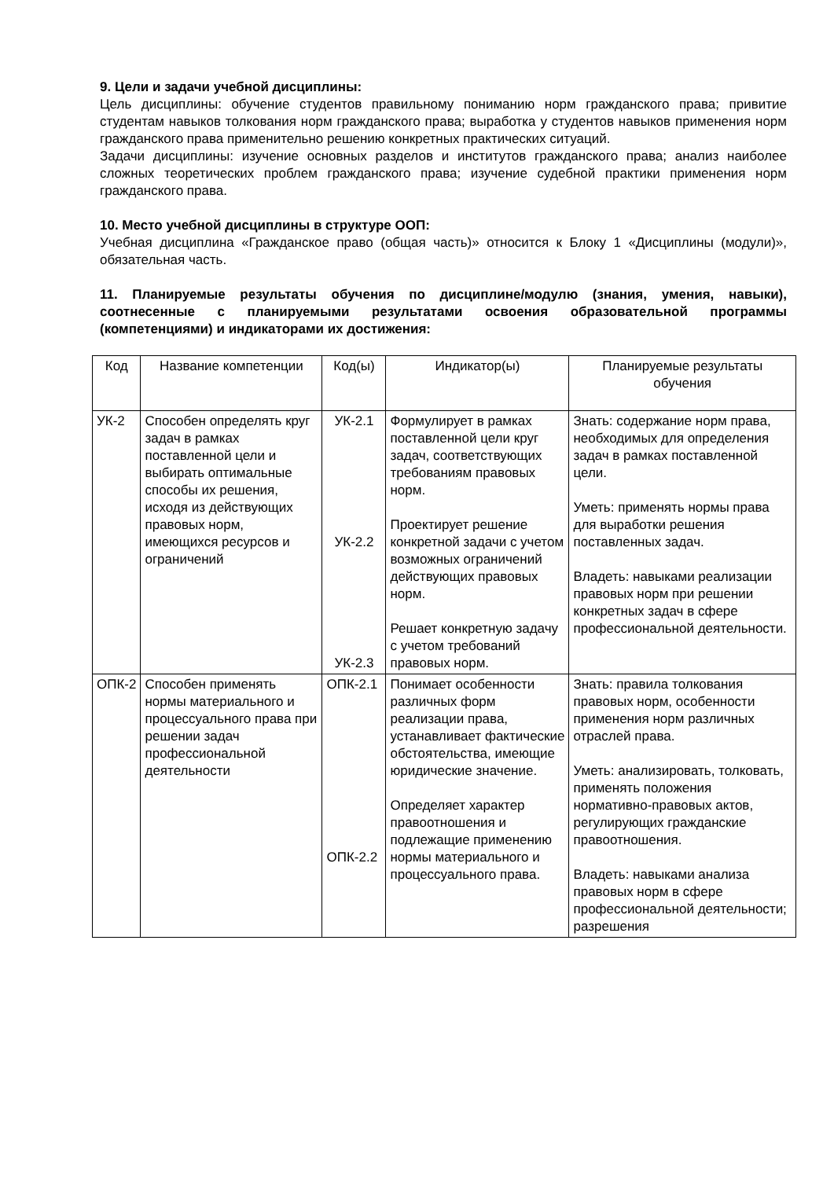9. Цели и задачи учебной дисциплины:
Цель дисциплины: обучение студентов правильному пониманию норм гражданского права; привитие студентам навыков толкования норм гражданского права; выработка у студентов навыков применения норм гражданского права применительно решению конкретных практических ситуаций.
Задачи дисциплины: изучение основных разделов и институтов гражданского права; анализ наиболее сложных теоретических проблем гражданского права; изучение судебной практики применения норм гражданского права.
10. Место учебной дисциплины в структуре ООП:
Учебная дисциплина «Гражданское право (общая часть)» относится к Блоку 1 «Дисциплины (модули)», обязательная часть.
11. Планируемые результаты обучения по дисциплине/модулю (знания, умения, навыки), соотнесенные с планируемыми результатами освоения образовательной программы (компетенциями) и индикаторами их достижения:
| Код | Название компетенции | Код(ы) | Индикатор(ы) | Планируемые результаты обучения |
| УК-2 | Способен определять круг задач в рамках поставленной цели и выбирать оптимальные способы их решения, исходя из действующих правовых норм, имеющихся ресурсов и ограничений | УК-2.1 УК-2.2 УК-2.3 | Формулирует в рамках поставленной цели круг задач, соответствующих требованиям правовых норм. Проектирует решение конкретной задачи с учетом возможных ограничений действующих правовых норм. Решает конкретную задачу с учетом требований правовых норм. | Знать: содержание норм права, необходимых для определения задач в рамках поставленной цели. Уметь: применять нормы права для выработки решения поставленных задач. Владеть: навыками реализации правовых норм при решении конкретных задач в сфере профессиональной деятельности. |
| ОПК-2 | Способен применять нормы материального и процессуального права при решении задач профессиональной деятельности | ОПК-2.1 ОПК-2.2 | Понимает особенности различных форм реализации права, устанавливает фактические обстоятельства, имеющие юридические значение. Определяет характер правоотношения и подлежащие применению нормы материального и процессуального права. | Знать: правила толкования правовых норм, особенности применения норм различных отраслей права. Уметь: анализировать, толковать, применять положения нормативно-правовых актов, регулирующих гражданские правоотношения. Владеть: навыками анализа правовых норм в сфере профессиональной деятельности; разрешения |